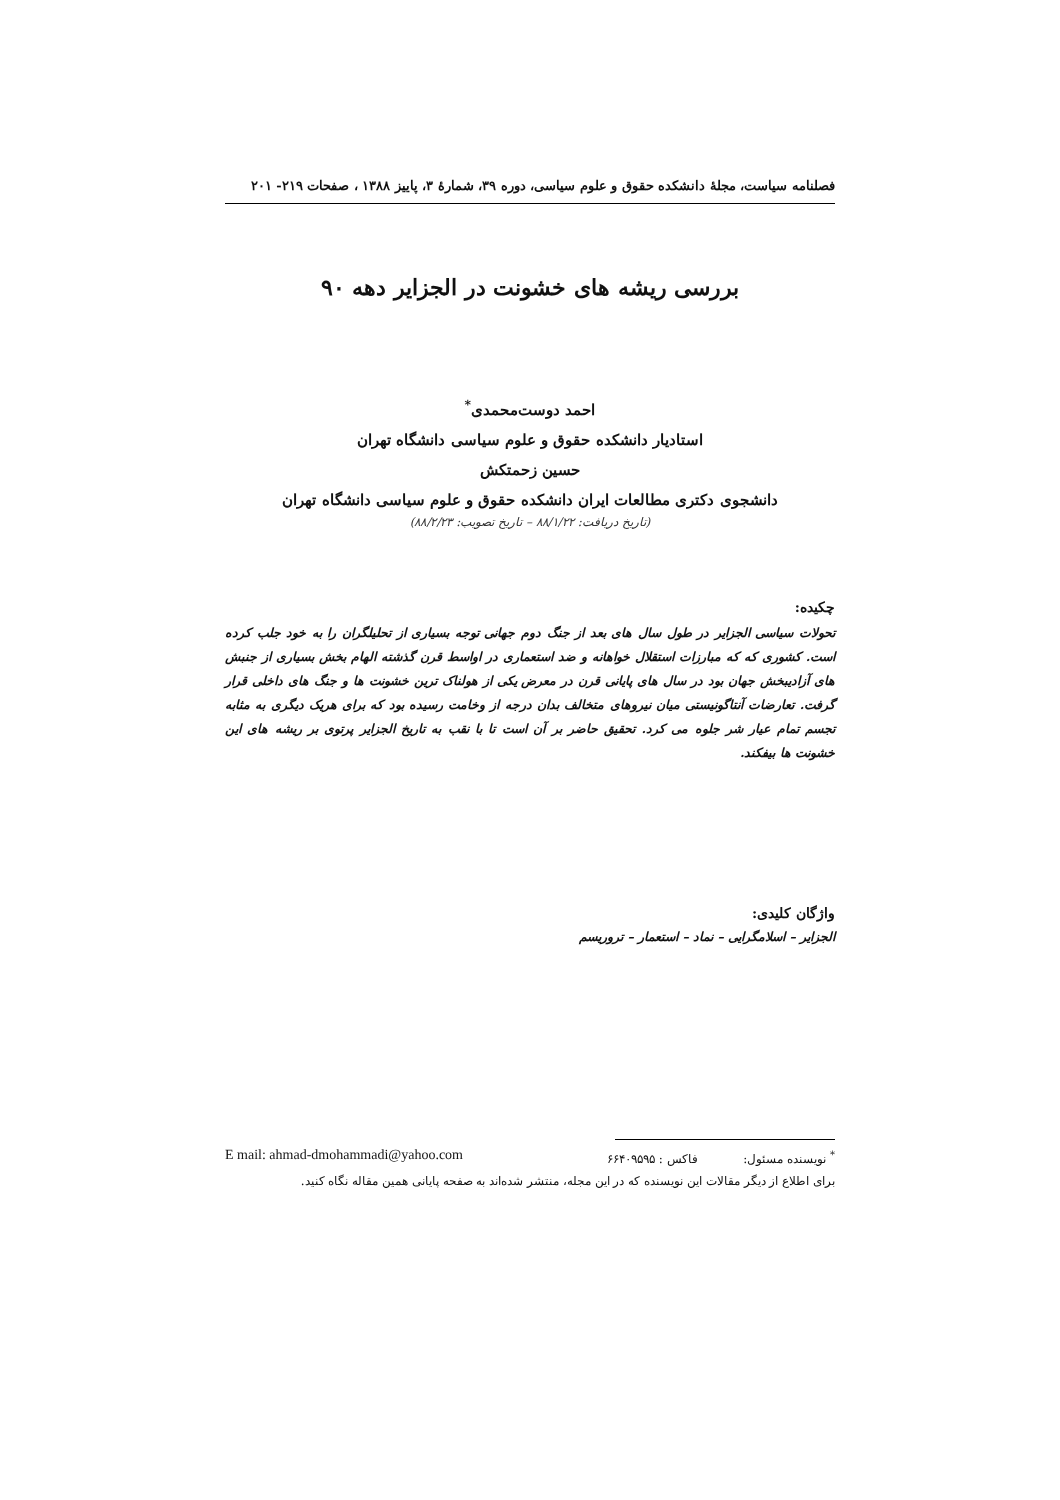فصلنامه سیاست، مجلهٔ دانشکده حقوق و علوم سیاسی، دوره ۳۹، شمارهٔ ۳، پاییز ۱۳۸۸ ، صفحات ۲۱۹- ۲۰۱
بررسی ریشه های خشونت در الجزایر دهه ۹۰
احمد دوست‌محمدی<sup>*</sup>
استادیار دانشکده حقوق و علوم سیاسی دانشگاه تهران
حسین زحمتکش
دانشجوی دکتری مطالعات ایران دانشکده حقوق و علوم سیاسی دانشگاه تهران
(تاریخ دریافت: ۸۸/۱/۲۲ – تاریخ تصویب: ۸۸/۲/۲۳)
چکیده:
تحولات سیاسی الجزایر در طول سال های بعد از جنگ دوم جهانی توجه بسیاری از تحلیلگران را به خود جلب کرده است. کشوری که که مبارزات استقلال خواهانه و ضد استعماری در اواسط قرن گذشته الهام بخش بسیاری از جنبش های آزادیبخش جهان بود در سال های پایانی قرن در معرض یکی از هولناک ترین خشونت ها و جنگ های داخلی قرار گرفت. تعارضات آنتاگونیستی میان نیروهای متخالف بدان درجه از وخامت رسیده بود که برای هریک دیگری به مثابه تجسم تمام عیار شر جلوه می کرد. تحقیق حاضر بر آن است تا با نقب به تاریخ الجزایر پرتوی بر ریشه های این خشونت ها بیفکند.
واژگان کلیدی:
الجزایر – اسلامگرایی – نماد – استعمار – تروریسم
<sup>*</sup> نویسنده مسئول: فاکس : ۶۶۴۰۹۵۹۵ E mail: ahmad-dmohammadi@yahoo.com
برای اطلاع از دیگر مقالات این نویسنده که در این مجله، منتشر شده‌اند به صفحه پایانی همین مقاله نگاه کنید.